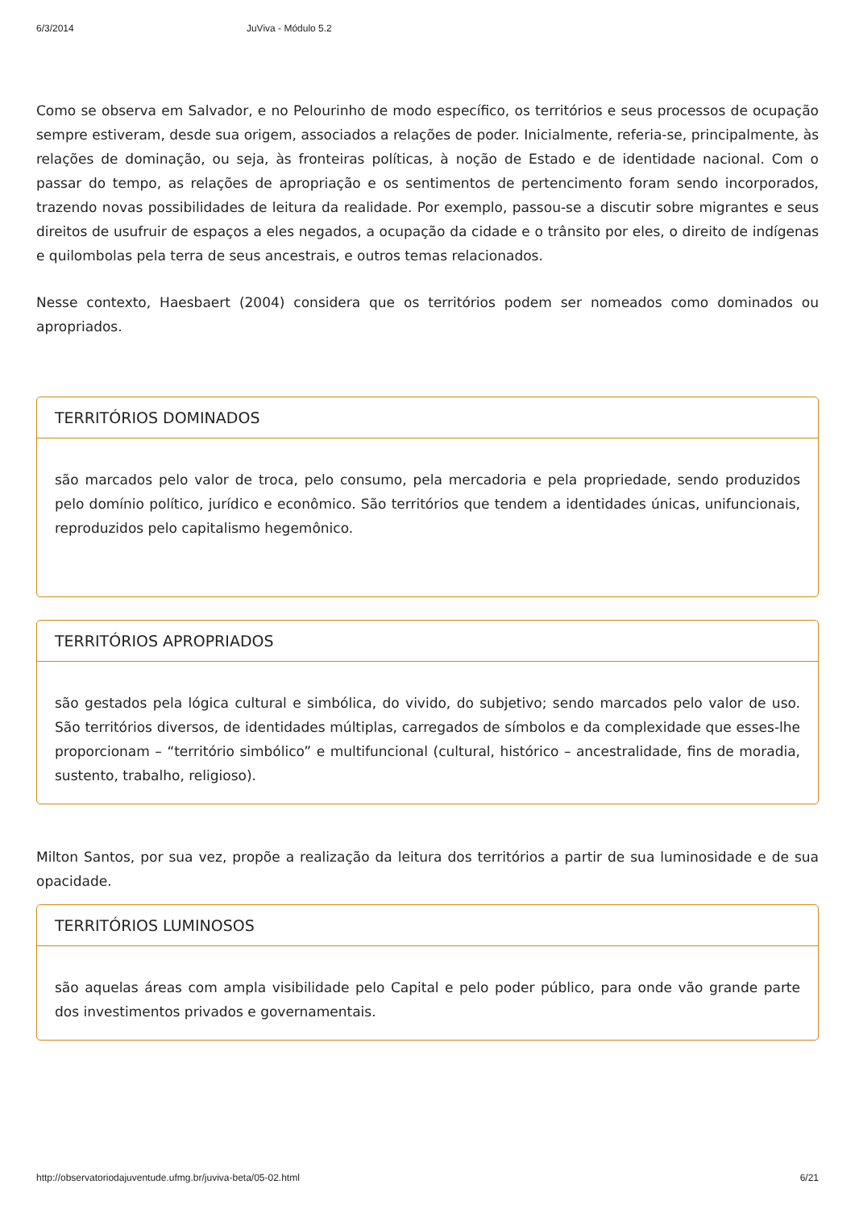6/3/2014 JuViva - Módulo 5.2
Como se observa em Salvador, e no Pelourinho de modo específico, os territórios e seus processos de ocupação sempre estiveram, desde sua origem, associados a relações de poder. Inicialmente, referia-se, principalmente, às relações de dominação, ou seja, às fronteiras políticas, à noção de Estado e de identidade nacional. Com o passar do tempo, as relações de apropriação e os sentimentos de pertencimento foram sendo incorporados, trazendo novas possibilidades de leitura da realidade. Por exemplo, passou-se a discutir sobre migrantes e seus direitos de usufruir de espaços a eles negados, a ocupação da cidade e o trânsito por eles, o direito de indígenas e quilombolas pela terra de seus ancestrais, e outros temas relacionados.
Nesse contexto, Haesbaert (2004) considera que os territórios podem ser nomeados como dominados ou apropriados.
TERRITÓRIOS DOMINADOS
são marcados pelo valor de troca, pelo consumo, pela mercadoria e pela propriedade, sendo produzidos pelo domínio político, jurídico e econômico. São territórios que tendem a identidades únicas, unifuncionais, reproduzidos pelo capitalismo hegemônico.
TERRITÓRIOS APROPRIADOS
são gestados pela lógica cultural e simbólica, do vivido, do subjetivo; sendo marcados pelo valor de uso. São territórios diversos, de identidades múltiplas, carregados de símbolos e da complexidade que esses-lhe proporcionam – “território simbólico” e multifuncional (cultural, histórico – ancestralidade, fins de moradia, sustento, trabalho, religioso).
Milton Santos, por sua vez, propõe a realização da leitura dos territórios a partir de sua luminosidade e de sua opacidade.
TERRITÓRIOS LUMINOSOS
são aquelas áreas com ampla visibilidade pelo Capital e pelo poder público, para onde vão grande parte dos investimentos privados e governamentais.
http://observatoriodajuventude.ufmg.br/juviva-beta/05-02.html 6/21